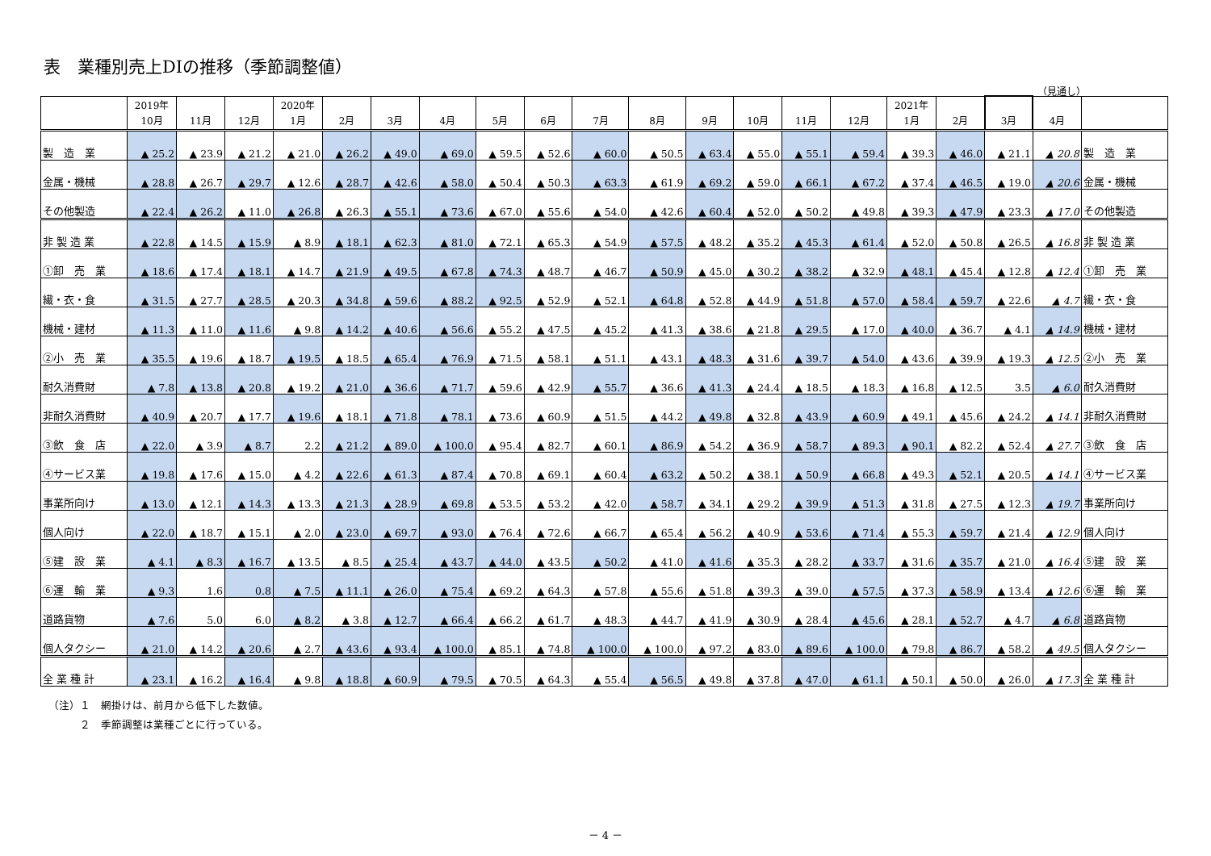表　業種別売上DIの推移（季節調整値）
（見通し）
| | 2019年 10月 | 11月 | 12月 | 2020年 1月 | 2月 | 3月 | 4月 | 5月 | 6月 | 7月 | 8月 | 9月 | 10月 | 11月 | 12月 | 2021年 1月 | 2月 | 3月 | 4月 | |
| --- | --- | --- | --- | --- | --- | --- | --- | --- | --- | --- | --- | --- | --- | --- | --- | --- | --- | --- | --- | --- |
| 製 造 業 | ▲ 25.2 | ▲ 23.9 | ▲ 21.2 | ▲ 21.0 | ▲ 26.2 | ▲ 49.0 | ▲ 69.0 | ▲ 59.5 | ▲ 52.6 | ▲ 60.0 | ▲ 50.5 | ▲ 63.4 | ▲ 55.0 | ▲ 55.1 | ▲ 59.4 | ▲ 39.3 | ▲ 46.0 | ▲ 21.1 | ▲ 20.8 | 製 造 業 |
| 金属・機械 | ▲ 28.8 | ▲ 26.7 | ▲ 29.7 | ▲ 12.6 | ▲ 28.7 | ▲ 42.6 | ▲ 58.0 | ▲ 50.4 | ▲ 50.3 | ▲ 63.3 | ▲ 61.9 | ▲ 69.2 | ▲ 59.0 | ▲ 66.1 | ▲ 67.2 | ▲ 37.4 | ▲ 46.5 | ▲ 19.0 | ▲ 20.6 | 金属・機械 |
| その他製造 | ▲ 22.4 | ▲ 26.2 | ▲ 11.0 | ▲ 26.8 | ▲ 26.3 | ▲ 55.1 | ▲ 73.6 | ▲ 67.0 | ▲ 55.6 | ▲ 54.0 | ▲ 42.6 | ▲ 60.4 | ▲ 52.0 | ▲ 50.2 | ▲ 49.8 | ▲ 39.3 | ▲ 47.9 | ▲ 23.3 | ▲ 17.0 | その他製造 |
| 非 製 造 業 | ▲ 22.8 | ▲ 14.5 | ▲ 15.9 | ▲ 8.9 | ▲ 18.1 | ▲ 62.3 | ▲ 81.0 | ▲ 72.1 | ▲ 65.3 | ▲ 54.9 | ▲ 57.5 | ▲ 48.2 | ▲ 35.2 | ▲ 45.3 | ▲ 61.4 | ▲ 52.0 | ▲ 50.8 | ▲ 26.5 | ▲ 16.8 | 非 製 造 業 |
| ①卸 売 業 | ▲ 18.6 | ▲ 17.4 | ▲ 18.1 | ▲ 14.7 | ▲ 21.9 | ▲ 49.5 | ▲ 67.8 | ▲ 74.3 | ▲ 48.7 | ▲ 46.7 | ▲ 50.9 | ▲ 45.0 | ▲ 30.2 | ▲ 38.2 | ▲ 32.9 | ▲ 48.1 | ▲ 45.4 | ▲ 12.8 | ▲ 12.4 | ①卸 売 業 |
| 繊・衣・食 | ▲ 31.5 | ▲ 27.7 | ▲ 28.5 | ▲ 20.3 | ▲ 34.8 | ▲ 59.6 | ▲ 88.2 | ▲ 92.5 | ▲ 52.9 | ▲ 52.1 | ▲ 64.8 | ▲ 52.8 | ▲ 44.9 | ▲ 51.8 | ▲ 57.0 | ▲ 58.4 | ▲ 59.7 | ▲ 22.6 | ▲ 4.7 | 繊・衣・食 |
| 機械・建材 | ▲ 11.3 | ▲ 11.0 | ▲ 11.6 | ▲ 9.8 | ▲ 14.2 | ▲ 40.6 | ▲ 56.6 | ▲ 55.2 | ▲ 47.5 | ▲ 45.2 | ▲ 41.3 | ▲ 38.6 | ▲ 21.8 | ▲ 29.5 | ▲ 17.0 | ▲ 40.0 | ▲ 36.7 | ▲ 4.1 | ▲ 14.9 | 機械・建材 |
| ②小 売 業 | ▲ 35.5 | ▲ 19.6 | ▲ 18.7 | ▲ 19.5 | ▲ 18.5 | ▲ 65.4 | ▲ 76.9 | ▲ 71.5 | ▲ 58.1 | ▲ 51.1 | ▲ 43.1 | ▲ 48.3 | ▲ 31.6 | ▲ 39.7 | ▲ 54.0 | ▲ 43.6 | ▲ 39.9 | ▲ 19.3 | ▲ 12.5 | ②小 売 業 |
| 耐久消費財 | ▲ 7.8 | ▲ 13.8 | ▲ 20.8 | ▲ 19.2 | ▲ 21.0 | ▲ 36.6 | ▲ 71.7 | ▲ 59.6 | ▲ 42.9 | ▲ 55.7 | ▲ 36.6 | ▲ 41.3 | ▲ 24.4 | ▲ 18.5 | ▲ 18.3 | ▲ 16.8 | ▲ 12.5 | 3.5 | ▲ 6.0 | 耐久消費財 |
| 非耐久消費財 | ▲ 40.9 | ▲ 20.7 | ▲ 17.7 | ▲ 19.6 | ▲ 18.1 | ▲ 71.8 | ▲ 78.1 | ▲ 73.6 | ▲ 60.9 | ▲ 51.5 | ▲ 44.2 | ▲ 49.8 | ▲ 32.8 | ▲ 43.9 | ▲ 60.9 | ▲ 49.1 | ▲ 45.6 | ▲ 24.2 | ▲ 14.1 | 非耐久消費財 |
| ③飲 食 店 | ▲ 22.0 | ▲ 3.9 | ▲ 8.7 | 2.2 | ▲ 21.2 | ▲ 89.0 | ▲ 100.0 | ▲ 95.4 | ▲ 82.7 | ▲ 60.1 | ▲ 86.9 | ▲ 54.2 | ▲ 36.9 | ▲ 58.7 | ▲ 89.3 | ▲ 90.1 | ▲ 82.2 | ▲ 52.4 | ▲ 27.7 | ③飲 食 店 |
| ④サービス業 | ▲ 19.8 | ▲ 17.6 | ▲ 15.0 | ▲ 4.2 | ▲ 22.6 | ▲ 61.3 | ▲ 87.4 | ▲ 70.8 | ▲ 69.1 | ▲ 60.4 | ▲ 63.2 | ▲ 50.2 | ▲ 38.1 | ▲ 50.9 | ▲ 66.8 | ▲ 49.3 | ▲ 52.1 | ▲ 20.5 | ▲ 14.1 | ④サービス業 |
| 事業所向け | ▲ 13.0 | ▲ 12.1 | ▲ 14.3 | ▲ 13.3 | ▲ 21.3 | ▲ 28.9 | ▲ 69.8 | ▲ 53.5 | ▲ 53.2 | ▲ 42.0 | ▲ 58.7 | ▲ 34.1 | ▲ 29.2 | ▲ 39.9 | ▲ 51.3 | ▲ 31.8 | ▲ 27.5 | ▲ 12.3 | ▲ 19.7 | 事業所向け |
| 個人向け | ▲ 22.0 | ▲ 18.7 | ▲ 15.1 | ▲ 2.0 | ▲ 23.0 | ▲ 69.7 | ▲ 93.0 | ▲ 76.4 | ▲ 72.6 | ▲ 66.7 | ▲ 65.4 | ▲ 56.2 | ▲ 40.9 | ▲ 53.6 | ▲ 71.4 | ▲ 55.3 | ▲ 59.7 | ▲ 21.4 | ▲ 12.9 | 個人向け |
| ⑤建 設 業 | ▲ 4.1 | ▲ 8.3 | ▲ 16.7 | ▲ 13.5 | ▲ 8.5 | ▲ 25.4 | ▲ 43.7 | ▲ 44.0 | ▲ 43.5 | ▲ 50.2 | ▲ 41.0 | ▲ 41.6 | ▲ 35.3 | ▲ 28.2 | ▲ 33.7 | ▲ 31.6 | ▲ 35.7 | ▲ 21.0 | ▲ 16.4 | ⑤建 設 業 |
| ⑥運 輸 業 | ▲ 9.3 | 1.6 | 0.8 | ▲ 7.5 | ▲ 11.1 | ▲ 26.0 | ▲ 75.4 | ▲ 69.2 | ▲ 64.3 | ▲ 57.8 | ▲ 55.6 | ▲ 51.8 | ▲ 39.3 | ▲ 39.0 | ▲ 57.5 | ▲ 37.3 | ▲ 58.9 | ▲ 13.4 | ▲ 12.6 | ⑥運 輸 業 |
| 道路貨物 | ▲ 7.6 | 5.0 | 6.0 | ▲ 8.2 | ▲ 3.8 | ▲ 12.7 | ▲ 66.4 | ▲ 66.2 | ▲ 61.7 | ▲ 48.3 | ▲ 44.7 | ▲ 41.9 | ▲ 30.9 | ▲ 28.4 | ▲ 45.6 | ▲ 28.1 | ▲ 52.7 | ▲ 4.7 | ▲ 6.8 | 道路貨物 |
| 個人タクシー | ▲ 21.0 | ▲ 14.2 | ▲ 20.6 | ▲ 2.7 | ▲ 43.6 | ▲ 93.4 | ▲ 100.0 | ▲ 85.1 | ▲ 74.8 | ▲ 100.0 | ▲ 100.0 | ▲ 97.2 | ▲ 83.0 | ▲ 89.6 | ▲ 100.0 | ▲ 79.8 | ▲ 86.7 | ▲ 58.2 | ▲ 49.5 | 個人タクシー |
| 全 業 種 計 | ▲ 23.1 | ▲ 16.2 | ▲ 16.4 | ▲ 9.8 | ▲ 18.8 | ▲ 60.9 | ▲ 79.5 | ▲ 70.5 | ▲ 64.3 | ▲ 55.4 | ▲ 56.5 | ▲ 49.8 | ▲ 37.8 | ▲ 47.0 | ▲ 61.1 | ▲ 50.1 | ▲ 50.0 | ▲ 26.0 | ▲ 17.3 | 全 業 種 計 |
（注）１　網掛けは、前月から低下した数値。
　　　２　季節調整は業種ごとに行っている。
－ 4 －